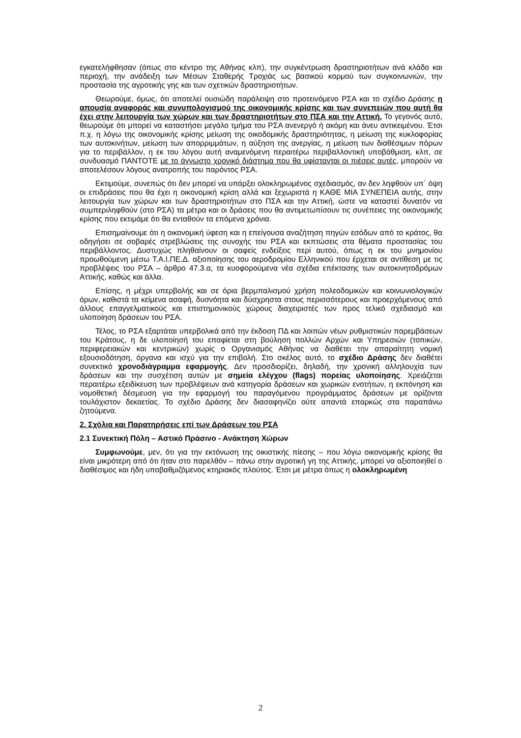εγκατελήφθησαν (όπως στο κέντρο της Αθήνας κλπ), την συγκέντρωση δραστηριοτήτων ανά κλάδο και περιοχή, την ανάδειξη των Μέσων Σταθερής Τροχιάς ως βασικού κορμού των συγκοινωνιών, την προστασία της αγροτικής γης και των σχετικών δραστηριοτήτων.
Θεωρούμε, όμως, ότι αποτελεί ουσιώδη παράλειψη στο προτεινόμενο ΡΣΑ και το σχέδιο Δράσης η απουσία αναφοράς και συνυπολογισμού της οικονομικής κρίσης και των συνεπειών που αυτή θα έχει στην λειτουργία των χώρων και των δραστηριοτήτων στο ΠΣΑ και την Αττική. Το γεγονός αυτό, θεωρούμε ότι μπορεί να καταστήσει μεγάλο τμήμα του ΡΣΑ ανενεργό ή ακόμη και άνευ αντικειμένου. Έτσι π.χ. η λόγω της οικονομικής κρίσης μείωση της οικοδομικής δραστηριότητας, η μείωση της κυκλοφορίας των αυτοκινήτων, μείωση των απορριμμάτων, η αύξηση της ανεργίας, η μείωση των διαθέσιμων πόρων για το περιβάλλον, η εκ του λόγου αυτή αναμενόμενη περαιτέρω περιβαλλοντική υποβάθμιση, κλπ, σε συνδυασμό ΠΑΝΤΟΤΕ με το άγνωστο χρονικό διάστημα που θα υφίστανται οι πιέσεις αυτές, μπορούν να αποτελέσουν λόγους ανατροπής του παρόντος ΡΣΑ.
Εκτιμούμε, συνεπώς ότι δεν μπορεί να υπάρξει ολοκληρωμένος σχεδιασμός, αν δεν ληφθούν υπ΄ όψη οι επιδράσεις που θα έχει η οικονομική κρίση αλλά και ξεχωριστά η ΚΑΘΕ ΜΙΑ ΣΥΝΕΠΕΙΑ αυτής, στην λειτουργία των χώρων και των δραστηριοτήτων στο ΠΣΑ και την Αττική, ώστε να καταστεί δυνατόν να συμπεριληφθούν (στο ΡΣΑ) τα μέτρα και οι δράσεις που θα αντιμετωπίσουν τις συνέπειες της οικονομικής κρίσης που εκτιμάμε ότι θα ενταθούν τα επόμενα χρόνια.
Επισημαίνουμε ότι η οικονομική ύφεση και η επείγουσα αναζήτηση πηγών εσόδων από το κράτος, θα οδηγήσει σε σοβαρές στρεβλώσεις της συνοχής του ΡΣΑ και εκπτώσεις στα θέματα προστασίας του περιβάλλοντος. Δυστυχώς πληθαίνουν οι σαφείς ενδείξεις περί αυτού, όπως η εκ του μνημονίου προωθούμενη μέσω Τ.Α.Ι.ΠΕ.Δ. αξιοποίησης του αεροδρομίου Ελληνικού που έρχεται σε αντίθεση με τις προβλέψεις του ΡΣΑ – άρθρο 47.3.α, τα κυοφορούμενα νέα σχέδια επέκτασης των αυτοκινητοδρόμων Αττικής, καθώς και άλλα.
Επίσης, η μέχρι υπερβολής και σε όρια βερμπαλισμού χρήση πολεοδομικών και κοινωνιολογικών όρων, καθιστά τα κείμενα ασαφή, δυσνόητα και δύσχρηστα στους περισσότερους και προερχόμενους από άλλους επαγγελματικούς και επιστημονικούς χώρους διαχειριστές των προς τελικό σχεδιασμό και υλοποίηση δράσεων του ΡΣΑ.
Τέλος, το ΡΣΑ εξαρτάται υπερβολικά από την έκδοση ΠΔ και λοιπών νέων ρυθμιστικών παρεμβάσεων του Κράτους, η δε υλοποίησή του επαφίεται στη βούληση πολλών Αρχών και Υπηρεσιών (τοπικών, περιφερειακών και κεντρικών) χωρίς ο Οργανισμός Αθήνας να διαθέτει την απαραίτητη νομική εξουσιοδότηση, όργανα και ισχύ για την επιβολή. Στο σκέλος αυτό, το σχέδιο Δράσης δεν διαθέτει συνεκτικό χρονοδιάγραμμα εφαρμογής. Δεν προσδιορίζει, δηλαδή, την χρονική αλληλουχία των δράσεων και την συσχέτιση αυτών με σημεία ελέγχου (flags) πορείας υλοποίησης. Χρειάζεται περαιτέρω εξειδίκευση των προβλέψεων ανά κατηγορία δράσεων και χωρικών ενοτήτων, η εκπόνηση και νομοθετική δέσμευση για την εφαρμογή του παραγόμενου προγράμματος δράσεων με ορίζοντα τουλάχιστον δεκαετίας. Το σχέδιο Δράσης δεν διασαφηνίζει ούτε απαντά επαρκώς στα παραπάνω ζητούμενα.
2. Σχόλια και Παρατηρήσεις επί των Δράσεων του ΡΣΑ
2.1 Συνεκτική Πόλη – Αστικό Πράσινο - Ανάκτηση Χώρων
Συμφωνούμε, μεν, ότι για την εκτόνωση της οικιστικής πίεσης – που λόγω οικονομικής κρίσης θα είναι μικρότερη από ότι ήταν στο παρελθόν – πάνω στην αγροτική γη της Αττικής, μπορεί να αξιοποιηθεί ο διαθέσιμος και ήδη υποβαθμιζόμενος κτηριακός πλούτος. Έτσι με μέτρα όπως η ολοκληρωμένη
2